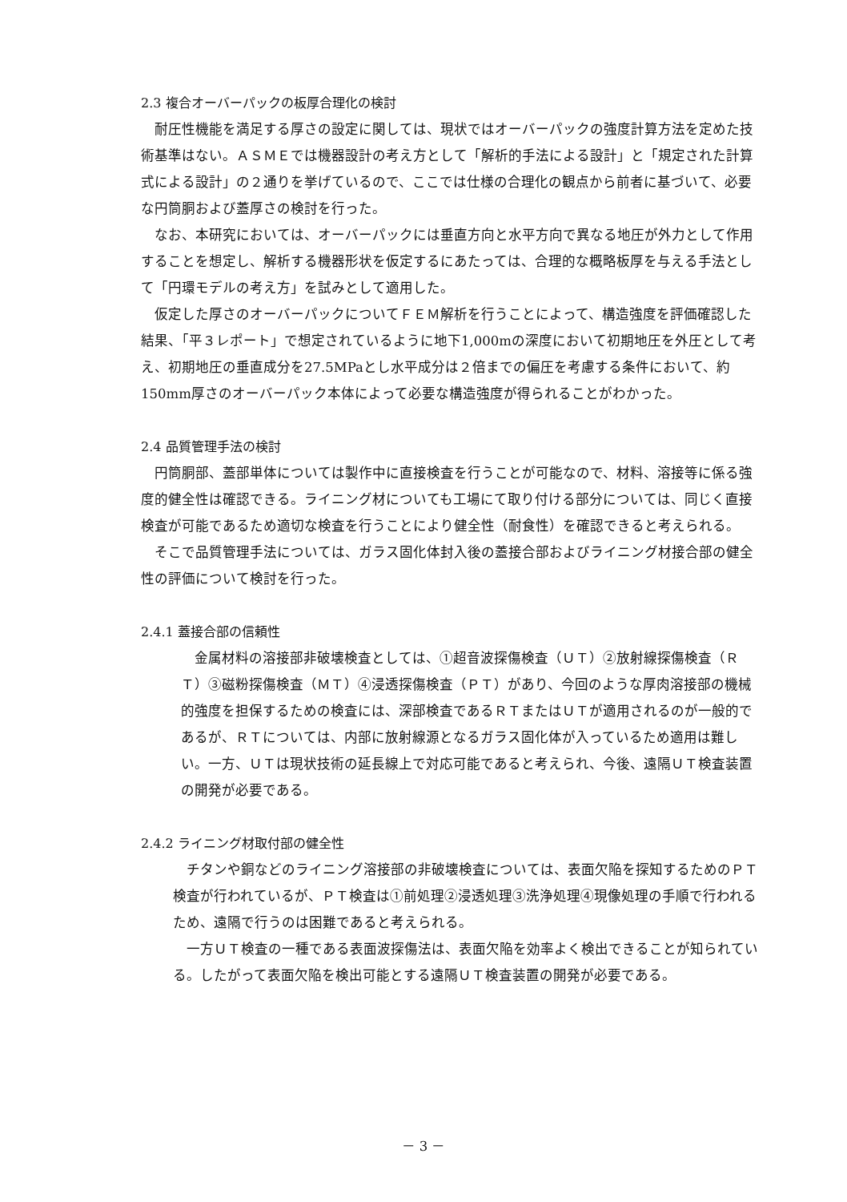2.3 複合オーバーパックの板厚合理化の検討
耐圧性機能を満足する厚さの設定に関しては、現状ではオーバーパックの強度計算方法を定めた技術基準はない。ＡＳＭＥでは機器設計の考え方として「解析的手法による設計」と「規定された計算式による設計」の２通りを挙げているので、ここでは仕様の合理化の観点から前者に基づいて、必要な円筒胴および蓋厚さの検討を行った。
なお、本研究においては、オーバーパックには垂直方向と水平方向で異なる地圧が外力として作用することを想定し、解析する機器形状を仮定するにあたっては、合理的な概略板厚を与える手法として「円環モデルの考え方」を試みとして適用した。
仮定した厚さのオーバーパックについてＦＥＭ解析を行うことによって、構造強度を評価確認した結果、「平３レポート」で想定されているように地下1,000mの深度において初期地圧を外圧として考え、初期地圧の垂直成分を27.5MPaとし水平成分は２倍までの偏圧を考慮する条件において、約150mm厚さのオーバーパック本体によって必要な構造強度が得られることがわかった。
2.4 品質管理手法の検討
円筒胴部、蓋部単体については製作中に直接検査を行うことが可能なので、材料、溶接等に係る強度的健全性は確認できる。ライニング材についても工場にて取り付ける部分については、同じく直接検査が可能であるため適切な検査を行うことにより健全性（耐食性）を確認できると考えられる。
そこで品質管理手法については、ガラス固化体封入後の蓋接合部およびライニング材接合部の健全性の評価について検討を行った。
2.4.1 蓋接合部の信頼性
金属材料の溶接部非破壊検査としては、①超音波探傷検査（ＵＴ）②放射線探傷検査（ＲＴ）③磁粉探傷検査（ＭＴ）④浸透探傷検査（ＰＴ）があり、今回のような厚肉溶接部の機械的強度を担保するための検査には、深部検査であるＲＴまたはＵＴが適用されるのが一般的であるが、ＲＴについては、内部に放射線源となるガラス固化体が入っているため適用は難しい。一方、ＵＴは現状技術の延長線上で対応可能であると考えられ、今後、遠隔ＵＴ検査装置の開発が必要である。
2.4.2 ライニング材取付部の健全性
チタンや銅などのライニング溶接部の非破壊検査については、表面欠陥を探知するためのＰＴ検査が行われているが、ＰＴ検査は①前処理②浸透処理③洗浄処理④現像処理の手順で行われるため、遠隔で行うのは困難であると考えられる。
一方ＵＴ検査の一種である表面波探傷法は、表面欠陥を効率よく検出できることが知られている。したがって表面欠陥を検出可能とする遠隔ＵＴ検査装置の開発が必要である。
－ 3 －